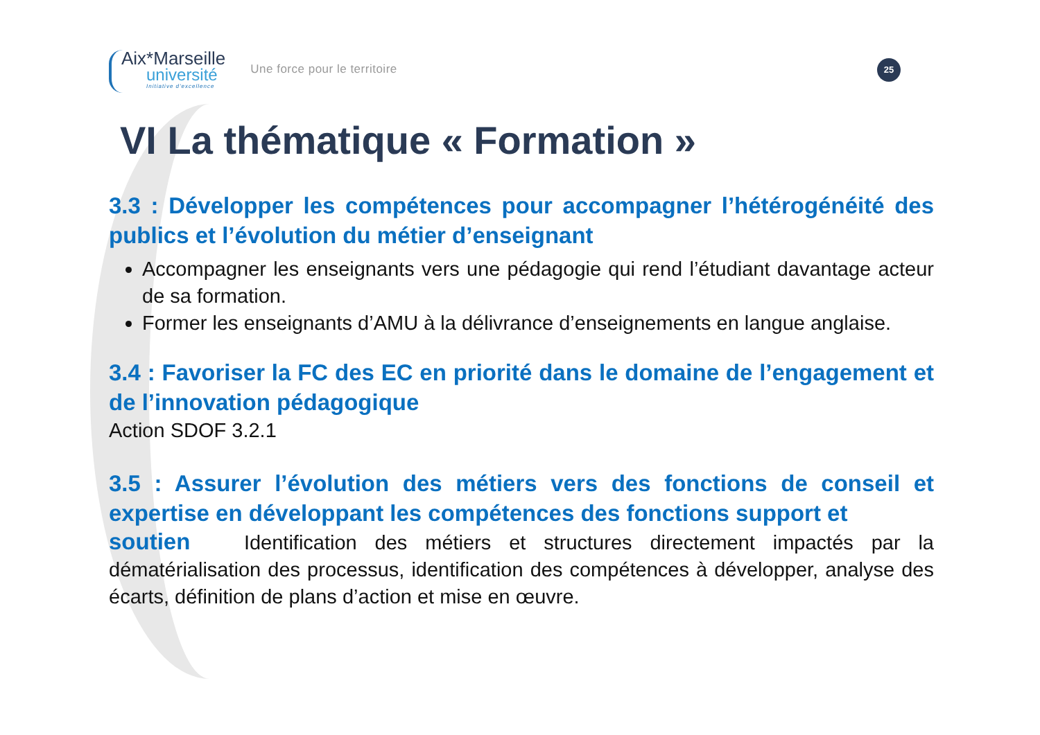25
Aix*Marseille
université
Initiative d'excellence
Une force pour le territoire
VI La thématique « Formation »
3.3 : Développer les compétences pour accompagner l’hétérogénéité des publics et l’évolution du métier d’enseignant
Accompagner les enseignants vers une pédagogie qui rend l’étudiant davantage acteur de sa formation.
Former les enseignants d’AMU à la délivrance d’enseignements en langue anglaise.
3.4 : Favoriser la FC des EC en priorité dans le domaine de l’engagement et de l’innovation pédagogique
Action SDOF 3.2.1
3.5 : Assurer l’évolution des métiers vers des fonctions de conseil et expertise en développant les compétences des fonctions support et
soutien Identification des métiers et structures directement impactés par la dématérialisation des processus, identification des compétences à développer, analyse des écarts, définition de plans d’action et mise en œuvre.